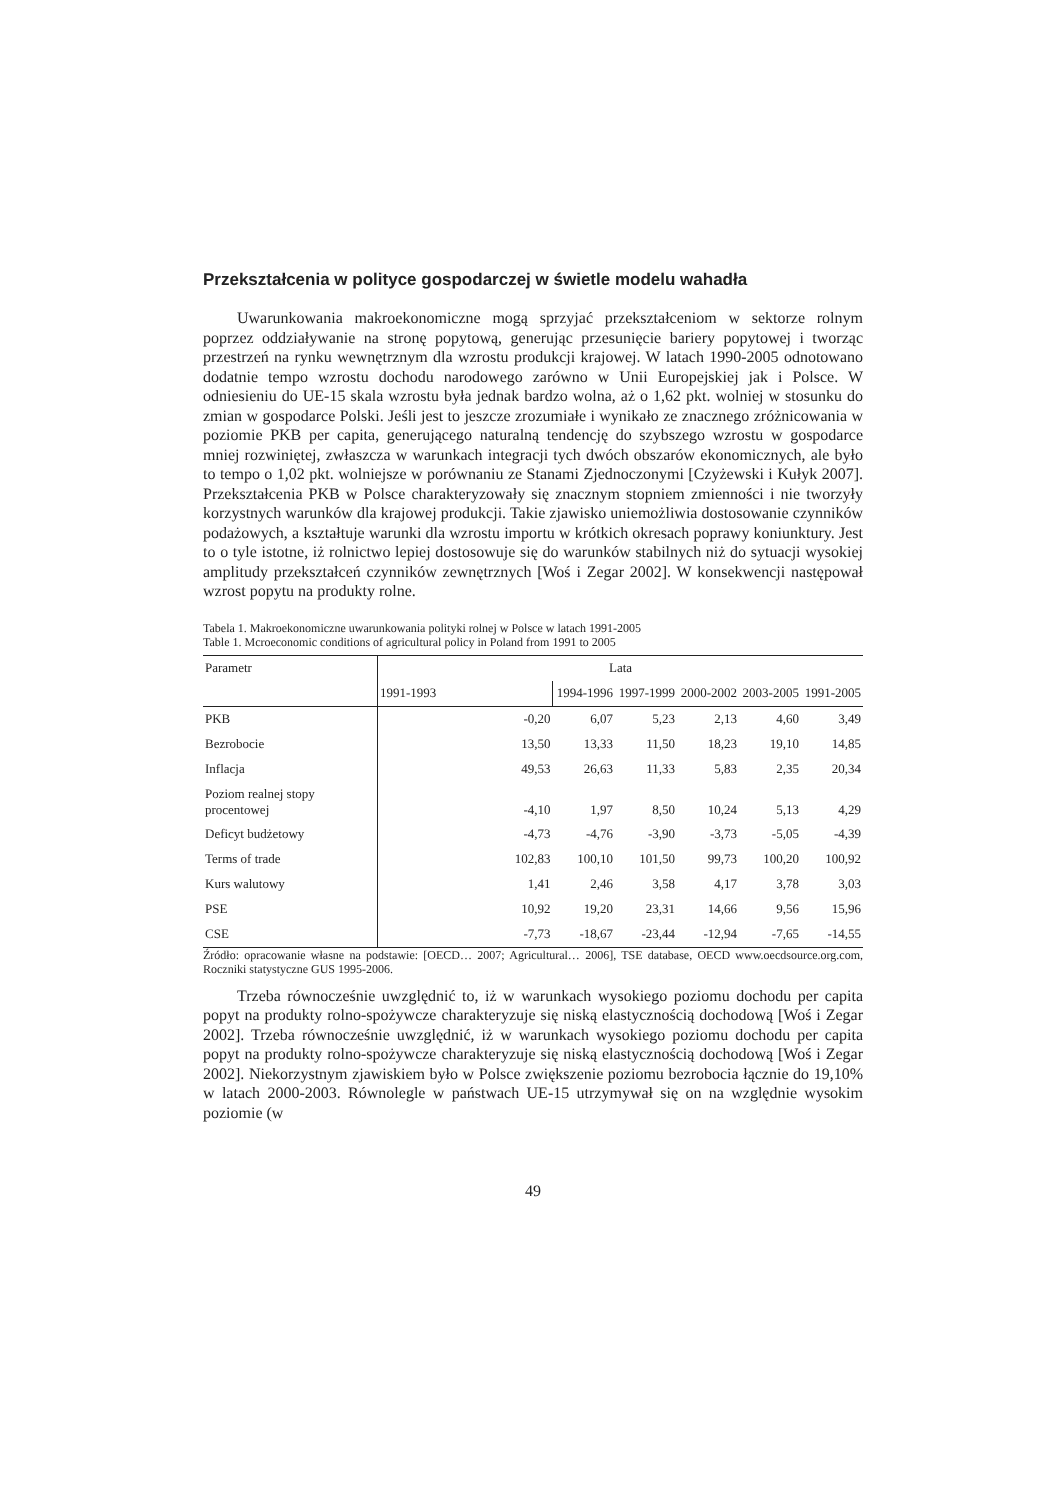Przekształcenia w polityce gospodarczej w świetle modelu wahadła
Uwarunkowania makroekonomiczne mogą sprzyjać przekształceniom w sektorze rolnym poprzez oddziaływanie na stronę popytową, generując przesunięcie bariery popytowej i tworząc przestrzeń na rynku wewnętrznym dla wzrostu produkcji krajowej. W latach 1990-2005 odnotowano dodatnie tempo wzrostu dochodu narodowego zarówno w Unii Europejskiej jak i Polsce. W odniesieniu do UE-15 skala wzrostu była jednak bardzo wolna, aż o 1,62 pkt. wolniej w stosunku do zmian w gospodarce Polski. Jeśli jest to jeszcze zrozumiałe i wynikało ze znacznego zróżnicowania w poziomie PKB per capita, generującego naturalną tendencję do szybszego wzrostu w gospodarce mniej rozwiniętej, zwłaszcza w warunkach integracji tych dwóch obszarów ekonomicznych, ale było to tempo o 1,02 pkt. wolniejsze w porównaniu ze Stanami Zjednoczonymi [Czyżewski i Kułyk 2007]. Przekształcenia PKB w Polsce charakteryzowały się znacznym stopniem zmienności i nie tworzyły korzystnych warunków dla krajowej produkcji. Takie zjawisko uniemożliwia dostosowanie czynników podażowych, a kształtuje warunki dla wzrostu importu w krótkich okresach poprawy koniunktury. Jest to o tyle istotne, iż rolnictwo lepiej dostosowuje się do warunków stabilnych niż do sytuacji wysokiej amplitudy przekształceń czynników zewnętrznych [Woś i Zegar 2002]. W konsekwencji następował wzrost popytu na produkty rolne.
Tabela 1. Makroekonomiczne uwarunkowania polityki rolnej w Polsce w latach 1991-2005
Table 1. Mcroeconomic conditions of agricultural policy in Poland from 1991 to 2005
| Parametr | Lata | | | | | |
| --- | --- | --- | --- | --- | --- | --- |
| | 1991-1993 | 1994-1996 | 1997-1999 | 2000-2002 | 2003-2005 | 1991-2005 |
| PKB | -0,20 | 6,07 | 5,23 | 2,13 | 4,60 | 3,49 |
| Bezrobocie | 13,50 | 13,33 | 11,50 | 18,23 | 19,10 | 14,85 |
| Inflacja | 49,53 | 26,63 | 11,33 | 5,83 | 2,35 | 20,34 |
| Poziom realnej stopy procentowej | -4,10 | 1,97 | 8,50 | 10,24 | 5,13 | 4,29 |
| Deficyt budżetowy | -4,73 | -4,76 | -3,90 | -3,73 | -5,05 | -4,39 |
| Terms of trade | 102,83 | 100,10 | 101,50 | 99,73 | 100,20 | 100,92 |
| Kurs walutowy | 1,41 | 2,46 | 3,58 | 4,17 | 3,78 | 3,03 |
| PSE | 10,92 | 19,20 | 23,31 | 14,66 | 9,56 | 15,96 |
| CSE | -7,73 | -18,67 | -23,44 | -12,94 | -7,65 | -14,55 |
Źródło: opracowanie własne na podstawie: [OECD… 2007; Agricultural… 2006], TSE database, OECD www.oecdsource.org.com, Roczniki statystyczne GUS 1995-2006.
Trzeba równocześnie uwzględnić to, iż w warunkach wysokiego poziomu dochodu per capita popyt na produkty rolno-spożywcze charakteryzuje się niską elastycznością dochodową [Woś i Zegar 2002]. Trzeba równocześnie uwzględnić, iż w warunkach wysokiego poziomu dochodu per capita popyt na produkty rolno-spożywcze charakteryzuje się niską elastycznością dochodową [Woś i Zegar 2002]. Niekorzystnym zjawiskiem było w Polsce zwiększenie poziomu bezrobocia łącznie do 19,10% w latach 2000-2003. Równolegle w państwach UE-15 utrzymywał się on na względnie wysokim poziomie (w
49